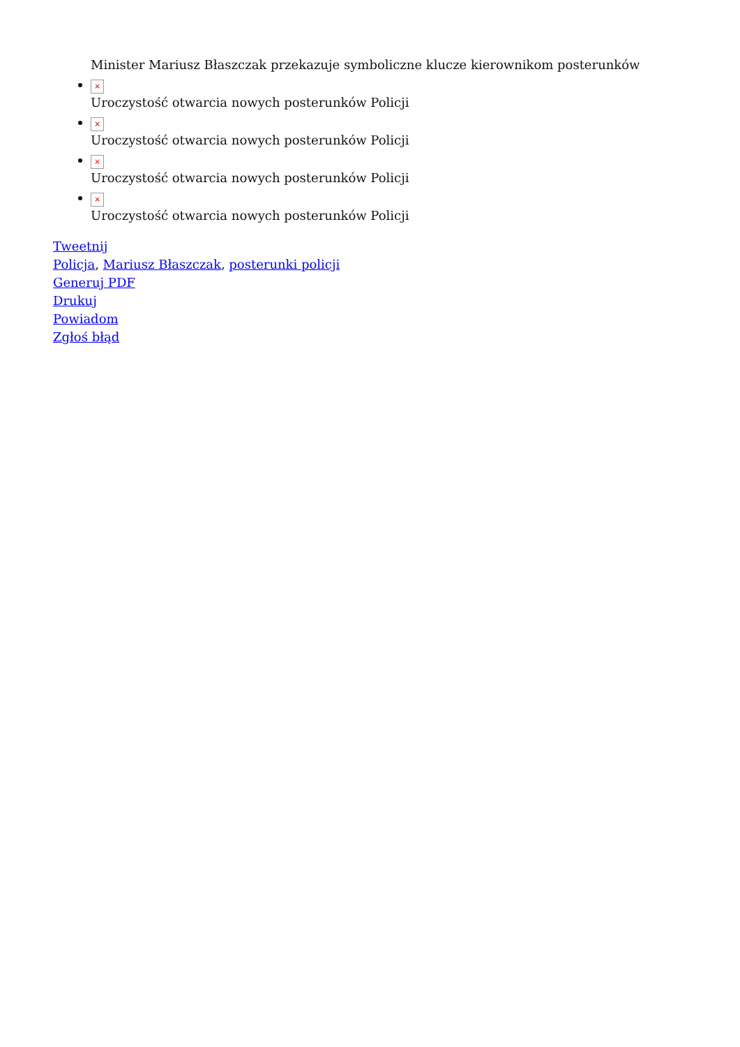Minister Mariusz Błaszczak przekazuje symboliczne klucze kierownikom posterunków
×
Uroczystość otwarcia nowych posterunków Policji
×
Uroczystość otwarcia nowych posterunków Policji
×
Uroczystość otwarcia nowych posterunków Policji
×
Uroczystość otwarcia nowych posterunków Policji
Tweetnij
Policja, Mariusz Błaszczak, posterunki policji
Generuj PDF
Drukuj
Powiadom
Zgłoś błąd